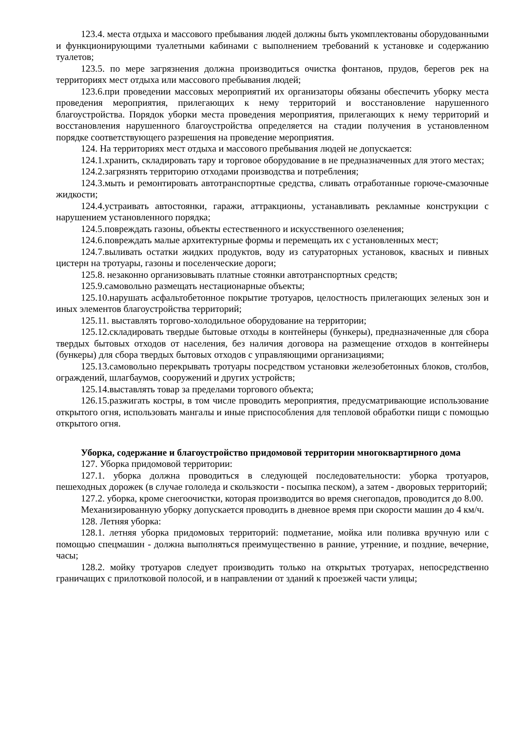123.4. места отдыха и массового пребывания людей должны быть укомплектованы оборудованными и функционирующими туалетными кабинами с выполнением требований к установке и содержанию туалетов;
123.5. по мере загрязнения должна производиться очистка фонтанов, прудов, берегов рек на территориях мест отдыха или массового пребывания людей;
123.6.при проведении массовых мероприятий их организаторы обязаны обеспечить уборку места проведения мероприятия, прилегающих к нему территорий и восстановление нарушенного благоустройства. Порядок уборки места проведения мероприятия, прилегающих к нему территорий и восстановления нарушенного благоустройства определяется на стадии получения в установленном порядке соответствующего разрешения на проведение мероприятия.
124. На территориях мест отдыха и массового пребывания людей не допускается:
124.1.хранить, складировать тару и торговое оборудование в не предназначенных для этого местах;
124.2.загрязнять территорию отходами производства и потребления;
124.3.мыть и ремонтировать автотранспортные средства, сливать отработанные горюче-смазочные жидкости;
124.4.устраивать автостоянки, гаражи, аттракционы, устанавливать рекламные конструкции с нарушением установленного порядка;
124.5.повреждать газоны, объекты естественного и искусственного озеленения;
124.6.повреждать малые архитектурные формы и перемещать их с установленных мест;
124.7.выливать остатки жидких продуктов, воду из сатураторных установок, квасных и пивных цистерн на тротуары, газоны и поселенческие дороги;
125.8. незаконно организовывать платные стоянки автотранспортных средств;
125.9.самовольно размещать нестационарные объекты;
125.10.нарушать асфальтобетонное покрытие тротуаров, целостность прилегающих зеленых зон и иных элементов благоустройства территорий;
125.11. выставлять торгово-холодильное оборудование на территории;
125.12.складировать твердые бытовые отходы в контейнеры (бункеры), предназначенные для сбора твердых бытовых отходов от населения, без наличия договора на размещение отходов в контейнеры (бункеры) для сбора твердых бытовых отходов с управляющими организациями;
125.13.самовольно перекрывать тротуары посредством установки железобетонных блоков, столбов, ограждений, шлагбаумов, сооружений и других устройств;
125.14.выставлять товар за пределами торгового объекта;
126.15.разжигать костры, в том числе проводить мероприятия, предусматривающие использование открытого огня, использовать мангалы и иные приспособления для тепловой обработки пищи с помощью открытого огня.
Уборка, содержание и благоустройство придомовой территории многоквартирного дома
127. Уборка придомовой территории:
127.1. уборка должна проводиться в следующей последовательности: уборка тротуаров, пешеходных дорожек (в случае гололеда и скользкости - посыпка песком), а затем - дворовых территорий;
127.2. уборка, кроме снегоочистки, которая производится во время снегопадов, проводится до 8.00.
Механизированную уборку допускается проводить в дневное время при скорости машин до 4 км/ч.
128. Летняя уборка:
128.1. летняя уборка придомовых территорий: подметание, мойка или поливка вручную или с помощью спецмашин - должна выполняться преимущественно в ранние, утренние, и поздние, вечерние, часы;
128.2. мойку тротуаров следует производить только на открытых тротуарах, непосредственно граничащих с прилотковой полосой, и в направлении от зданий к проезжей части улицы;